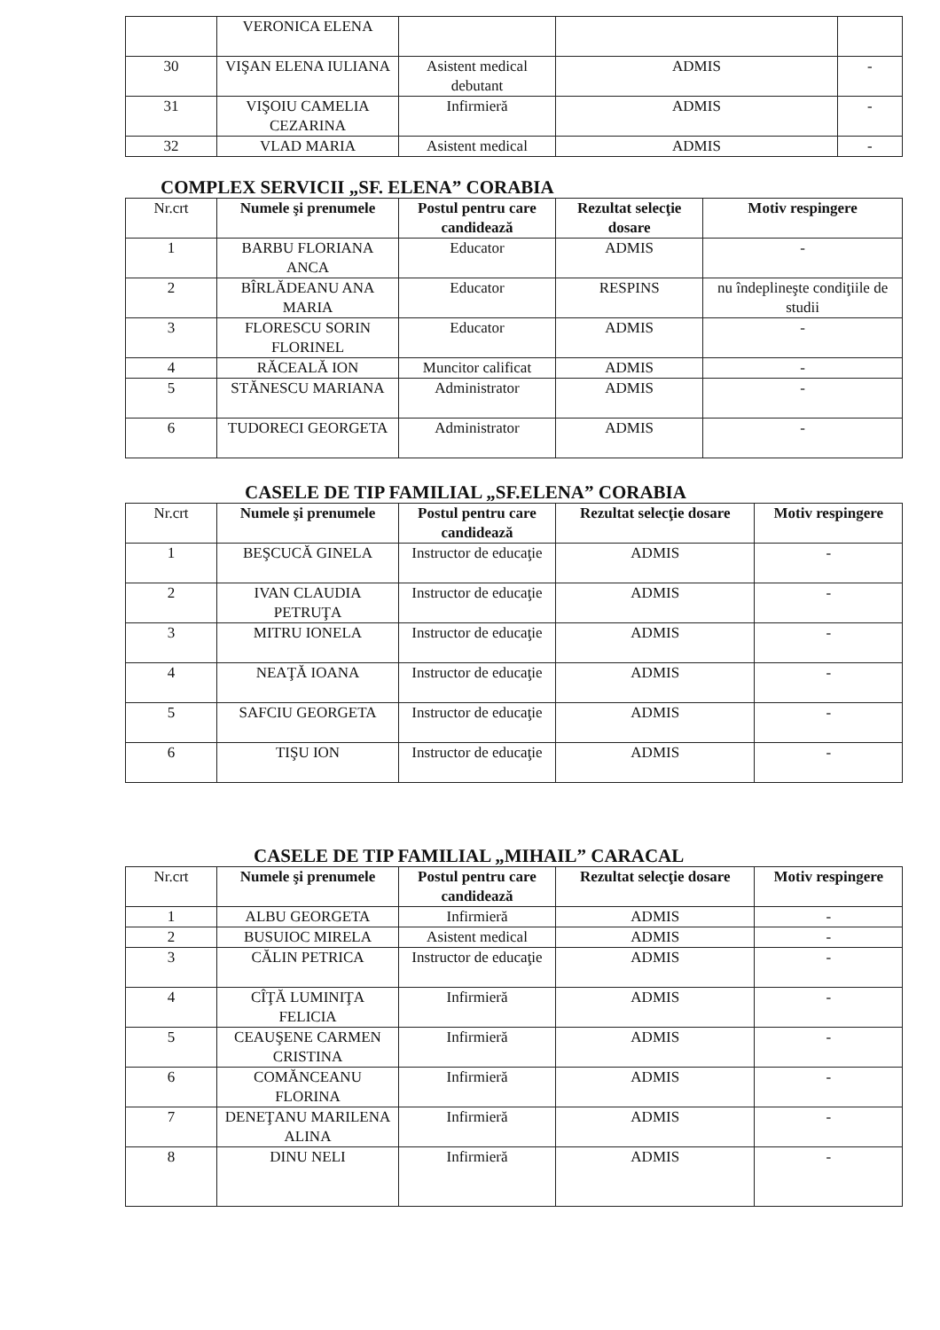| | VERONICA ELENA | | | |
| 30 | VIŞAN ELENA IULIANA | Asistent medical debutant | ADMIS | - |
| 31 | VIŞOIU CAMELIA CEZARINA | Infirmieră | ADMIS | - |
| 32 | VLAD MARIA | Asistent medical | ADMIS | - |
COMPLEX SERVICII „SF. ELENA” CORABIA
| Nr.crt | Numele şi prenumele | Postul pentru care candidează | Rezultat selecţie dosare | Motiv respingere |
| 1 | BARBU FLORIANA ANCA | Educator | ADMIS | - |
| 2 | BÎRLĂDEANU ANA MARIA | Educator | RESPINS | nu îndeplineşte condiţiile de studii |
| 3 | FLORESCU SORIN FLORINEL | Educator | ADMIS | - |
| 4 | RĂCEALĂ ION | Muncitor calificat | ADMIS | - |
| 5 | STĂNESCU MARIANA | Administrator | ADMIS | - |
| 6 | TUDORECI GEORGETA | Administrator | ADMIS | - |
CASELE DE TIP FAMILIAL „SF.ELENA” CORABIA
| Nr.crt | Numele şi prenumele | Postul pentru care candidează | Rezultat selecţie dosare | Motiv respingere |
| 1 | BEŞCUCĂ GINELA | Instructor de educaţie | ADMIS | - |
| 2 | IVAN CLAUDIA PETRUŢA | Instructor de educaţie | ADMIS | - |
| 3 | MITRU IONELA | Instructor de educaţie | ADMIS | - |
| 4 | NEAŢĂ IOANA | Instructor de educaţie | ADMIS | - |
| 5 | SAFCIU GEORGETA | Instructor de educaţie | ADMIS | - |
| 6 | TIŞU ION | Instructor de educaţie | ADMIS | - |
CASELE DE TIP FAMILIAL „MIHAIL” CARACAL
| Nr.crt | Numele şi prenumele | Postul pentru care candidează | Rezultat selecţie dosare | Motiv respingere |
| 1 | ALBU GEORGETA | Infirmieră | ADMIS | - |
| 2 | BUSUIOC MIRELA | Asistent medical | ADMIS | - |
| 3 | CĂLIN PETRICA | Instructor de educaţie | ADMIS | - |
| 4 | CÎŢĂ LUMINIŢA FELICIA | Infirmieră | ADMIS | - |
| 5 | CEAUŞENE CARMEN CRISTINA | Infirmieră | ADMIS | - |
| 6 | COMĂNCEANU FLORINA | Infirmieră | ADMIS | - |
| 7 | DENEŢANU MARILENA ALINA | Infirmieră | ADMIS | - |
| 8 | DINU NELI | Infirmieră | ADMIS | - |